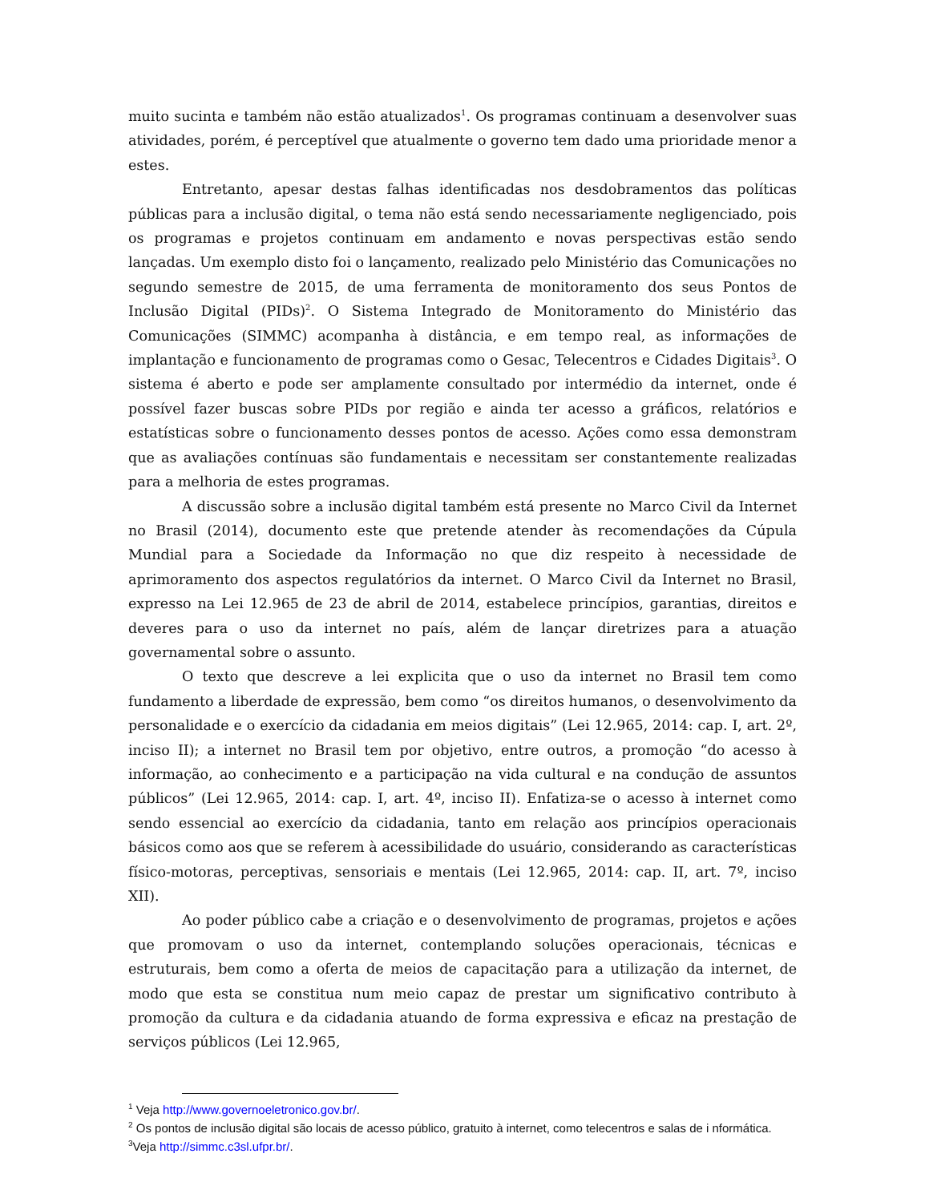muito sucinta e também não estão atualizados<sup>1</sup>. Os programas continuam a desenvolver suas atividades, porém, é perceptível que atualmente o governo tem dado uma prioridade menor a estes.
Entretanto, apesar destas falhas identificadas nos desdobramentos das políticas públicas para a inclusão digital, o tema não está sendo necessariamente negligenciado, pois os programas e projetos continuam em andamento e novas perspectivas estão sendo lançadas. Um exemplo disto foi o lançamento, realizado pelo Ministério das Comunicações no segundo semestre de 2015, de uma ferramenta de monitoramento dos seus Pontos de Inclusão Digital (PIDs)<sup>2</sup>. O Sistema Integrado de Monitoramento do Ministério das Comunicações (SIMMC) acompanha à distância, e em tempo real, as informações de implantação e funcionamento de programas como o Gesac, Telecentros e Cidades Digitais<sup>3</sup>. O sistema é aberto e pode ser amplamente consultado por intermédio da internet, onde é possível fazer buscas sobre PIDs por região e ainda ter acesso a gráficos, relatórios e estatísticas sobre o funcionamento desses pontos de acesso. Ações como essa demonstram que as avaliações contínuas são fundamentais e necessitam ser constantemente realizadas para a melhoria de estes programas.
A discussão sobre a inclusão digital também está presente no Marco Civil da Internet no Brasil (2014), documento este que pretende atender às recomendações da Cúpula Mundial para a Sociedade da Informação no que diz respeito à necessidade de aprimoramento dos aspectos regulatórios da internet. O Marco Civil da Internet no Brasil, expresso na Lei 12.965 de 23 de abril de 2014, estabelece princípios, garantias, direitos e deveres para o uso da internet no país, além de lançar diretrizes para a atuação governamental sobre o assunto.
O texto que descreve a lei explicita que o uso da internet no Brasil tem como fundamento a liberdade de expressão, bem como “os direitos humanos, o desenvolvimento da personalidade e o exercício da cidadania em meios digitais” (Lei 12.965, 2014: cap. I, art. 2º, inciso II); a internet no Brasil tem por objetivo, entre outros, a promoção “do acesso à informação, ao conhecimento e a participação na vida cultural e na condução de assuntos públicos” (Lei 12.965, 2014: cap. I, art. 4º, inciso II). Enfatiza-se o acesso à internet como sendo essencial ao exercício da cidadania, tanto em relação aos princípios operacionais básicos como aos que se referem à acessibilidade do usuário, considerando as características físico-motoras, perceptivas, sensoriais e mentais (Lei 12.965, 2014: cap. II, art. 7º, inciso XII).
Ao poder público cabe a criação e o desenvolvimento de programas, projetos e ações que promovam o uso da internet, contemplando soluções operacionais, técnicas e estruturais, bem como a oferta de meios de capacitação para a utilização da internet, de modo que esta se constitua num meio capaz de prestar um significativo contributo à promoção da cultura e da cidadania atuando de forma expressiva e eficaz na prestação de serviços públicos (Lei 12.965,
<sup>1</sup> Veja http://www.governoeletronico.gov.br/.
<sup>2</sup> Os pontos de inclusão digital são locais de acesso público, gratuito à internet, como telecentros e salas de i nformática.
<sup>3</sup> Veja http://simmc.c3sl.ufpr.br/.